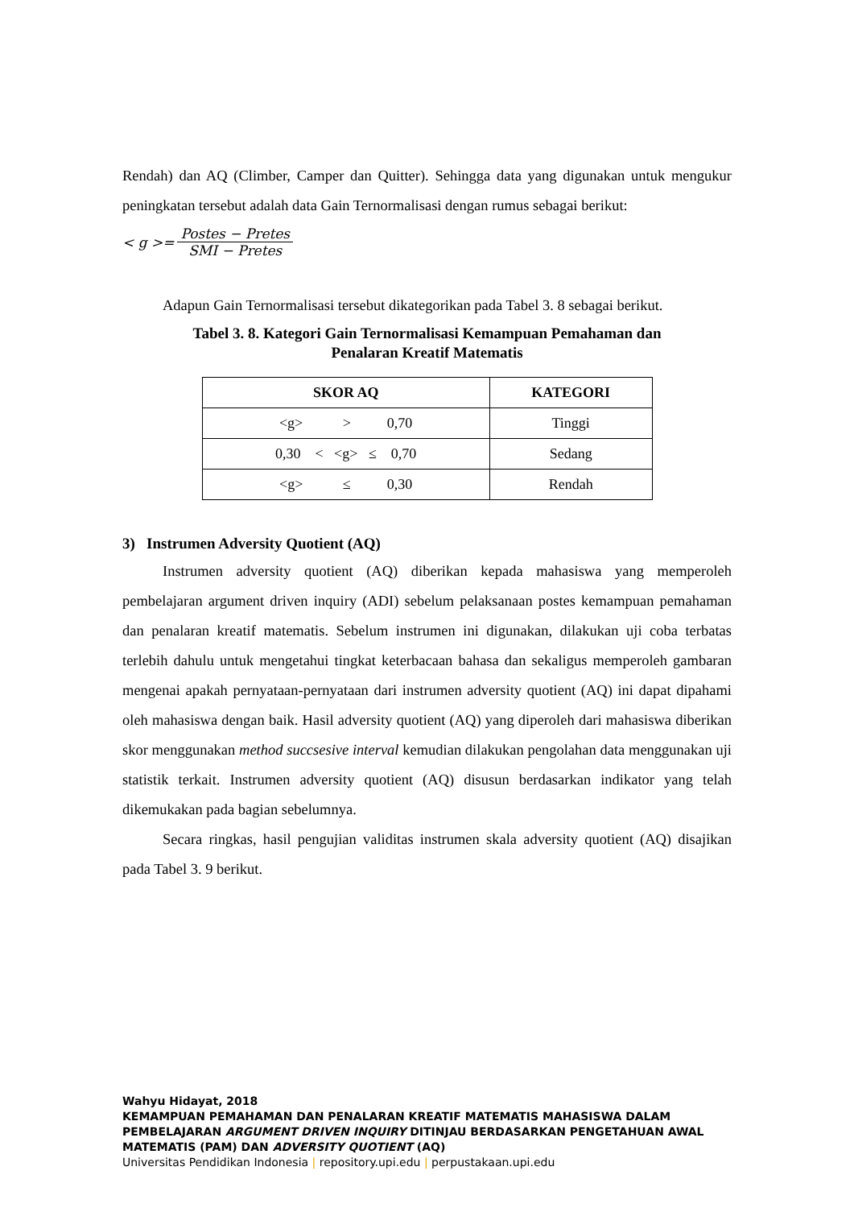Rendah) dan AQ (Climber, Camper dan Quitter). Sehingga data yang digunakan untuk mengukur peningkatan tersebut adalah data Gain Ternormalisasi dengan rumus sebagai berikut:
< g >= Postes − Pretes SMI − Pretes
Adapun Gain Ternormalisasi tersebut dikategorikan pada Tabel 3. 8 sebagai berikut.
Tabel 3. 8. Kategori Gain Ternormalisasi Kemampuan Pemahaman dan
Penalaran Kreatif Matematis
| SKOR AQ | KATEGORI |
| --- | --- |
| <g> > 0,70 | Tinggi |
| 0,30 < <g> ≤ 0,70 | Sedang |
| <g> ≤ 0,30 | Rendah |
3) Instrumen Adversity Quotient (AQ)
Instrumen adversity quotient (AQ) diberikan kepada mahasiswa yang memperoleh pembelajaran argument driven inquiry (ADI) sebelum pelaksanaan postes kemampuan pemahaman dan penalaran kreatif matematis. Sebelum instrumen ini digunakan, dilakukan uji coba terbatas terlebih dahulu untuk mengetahui tingkat keterbacaan bahasa dan sekaligus memperoleh gambaran mengenai apakah pernyataan-pernyataan dari instrumen adversity quotient (AQ) ini dapat dipahami oleh mahasiswa dengan baik. Hasil adversity quotient (AQ) yang diperoleh dari mahasiswa diberikan skor menggunakan method succsesive interval kemudian dilakukan pengolahan data menggunakan uji statistik terkait. Instrumen adversity quotient (AQ) disusun berdasarkan indikator yang telah dikemukakan pada bagian sebelumnya.
Secara ringkas, hasil pengujian validitas instrumen skala adversity quotient (AQ) disajikan pada Tabel 3. 9 berikut.
Wahyu Hidayat, 2018
KEMAMPUAN PEMAHAMAN DAN PENALARAN KREATIF MATEMATIS MAHASISWA DALAM PEMBELAJARAN ARGUMENT DRIVEN INQUIRY DITINJAU BERDASARKAN PENGETAHUAN AWAL MATEMATIS (PAM) DAN ADVERSITY QUOTIENT (AQ)
Universitas Pendidikan Indonesia | repository.upi.edu | perpustakaan.upi.edu